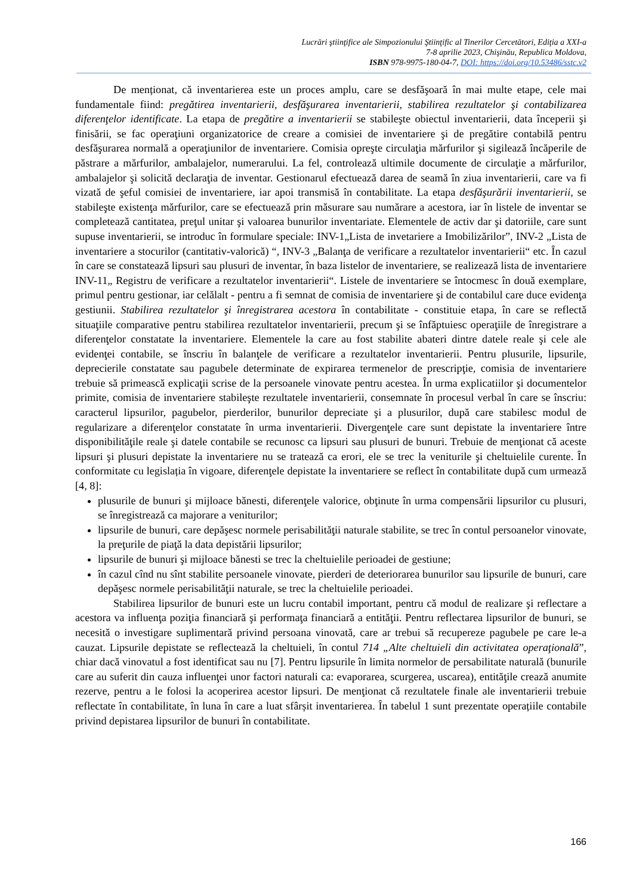Lucrări ştiinţifice ale Simpozionului Ştiinţific al Tinerilor Cercetători, Ediţia a XXI-a
7-8 aprilie 2023, Chişinău, Republica Moldova,
ISBN 978-9975-180-04-7, DOI: https://doi.org/10.53486/sstc.v2
De menționat, că inventarierea este un proces amplu, care se desfăşoară în mai multe etape, cele mai fundamentale fiind: pregătirea inventarierii, desfăşurarea inventarierii, stabilirea rezultatelor şi contabilizarea diferenţelor identificate. La etapa de pregătire a inventarierii se stabileşte obiectul inventarierii, data începerii şi finisării, se fac operaţiuni organizatorice de creare a comisiei de inventariere şi de pregătire contabilă pentru desfăşurarea normală a operaţiunilor de inventariere. Comisia opreşte circulaţia mărfurilor şi sigilează încăperile de păstrare a mărfurilor, ambalajelor, numerarului. La fel, controlează ultimile documente de circulaţie a mărfurilor, ambalajelor şi solicită declaraţia de inventar. Gestionarul efectuează darea de seamă în ziua inventarierii, care va fi vizată de şeful comisiei de inventariere, iar apoi transmisă în contabilitate. La etapa desfăşurării inventarierii, se stabileşte existenţa mărfurilor, care se efectuează prin măsurare sau numărare a acestora, iar în listele de inventar se completează cantitatea, preţul unitar şi valoarea bunurilor inventariate. Elementele de activ dar şi datoriile, care sunt supuse inventarierii, se introduc în formulare speciale: INV-1„Lista de invetariere a Imobilizărilor”, INV-2 „Lista de inventariere a stocurilor (cantitativ-valorică) “, INV-3 „Balanţa de verificare a rezultatelor inventarierii“ etc. În cazul în care se constatează lipsuri sau plusuri de inventar, în baza listelor de inventariere, se realizează lista de inventariere INV-11„ Registru de verificare a rezultatelor inventarierii“. Listele de inventariere se întocmesc în două exemplare, primul pentru gestionar, iar celălalt - pentru a fi semnat de comisia de inventariere şi de contabilul care duce evidenţa gestiunii. Stabilirea rezultatelor şi înregistrarea acestora în contabilitate - constituie etapa, în care se reflectă situaţiile comparative pentru stabilirea rezultatelor inventarierii, precum şi se înfăptuiesc operaţiile de înregistrare a diferenţelor constatate la inventariere. Elementele la care au fost stabilite abateri dintre datele reale şi cele ale evidenţei contabile, se înscriu în balanţele de verificare a rezultatelor inventarierii. Pentru plusurile, lipsurile, deprecierile constatate sau pagubele determinate de expirarea termenelor de prescripţie, comisia de inventariere trebuie să primească explicaţii scrise de la persoanele vinovate pentru acestea. În urma explicatiilor şi documentelor primite, comisia de inventariere stabileşte rezultatele inventarierii, consemnate în procesul verbal în care se înscriu: caracterul lipsurilor, pagubelor, pierderilor, bunurilor depreciate şi a plusurilor, după care stabilesc modul de regularizare a diferenţelor constatate în urma inventarierii. Divergenţele care sunt depistate la inventariere între disponibilităţile reale şi datele contabile se recunosc ca lipsuri sau plusuri de bunuri. Trebuie de menţionat că aceste lipsuri şi plusuri depistate la inventariere nu se tratează ca erori, ele se trec la veniturile şi cheltuielile curente. În conformitate cu legislația în vigoare, diferenţele depistate la inventariere se reflect în contabilitate după cum urmează [4, 8]:
plusurile de bunuri şi mijloace bănesti, diferenţele valorice, obţinute în urma compensării lipsurilor cu plusuri, se înregistrează ca majorare a veniturilor;
lipsurile de bunuri, care depăşesc normele perisabilităţii naturale stabilite, se trec în contul persoanelor vinovate, la preţurile de piaţă la data depistării lipsurilor;
lipsurile de bunuri şi mijloace bănesti se trec la cheltuielile perioadei de gestiune;
în cazul cînd nu sînt stabilite persoanele vinovate, pierderi de deteriorarea bunurilor sau lipsurile de bunuri, care depăşesc normele perisabilităţii naturale, se trec la cheltuielile perioadei.
Stabilirea lipsurilor de bunuri este un lucru contabil important, pentru că modul de realizare şi reflectare a acestora va influenţa poziţia financiară şi performaţa financiară a entităţii. Pentru reflectarea lipsurilor de bunuri, se necesită o investigare suplimentară privind persoana vinovată, care ar trebui să recupereze pagubele pe care le-a cauzat. Lipsurile depistate se reflectează la cheltuieli, în contul 714 „Alte cheltuieli din activitatea operaţională”, chiar dacă vinovatul a fost identificat sau nu [7]. Pentru lipsurile în limita normelor de persabilitate naturală (bunurile care au suferit din cauza influenţei unor factori naturali ca: evaporarea, scurgerea, uscarea), entităţile crează anumite rezerve, pentru a le folosi la acoperirea acestor lipsuri. De menţionat că rezultatele finale ale inventarierii trebuie reflectate în contabilitate, în luna în care a luat sfârșit inventarierea. În tabelul 1 sunt prezentate operațiile contabile privind depistarea lipsurilor de bunuri în contabilitate.
166